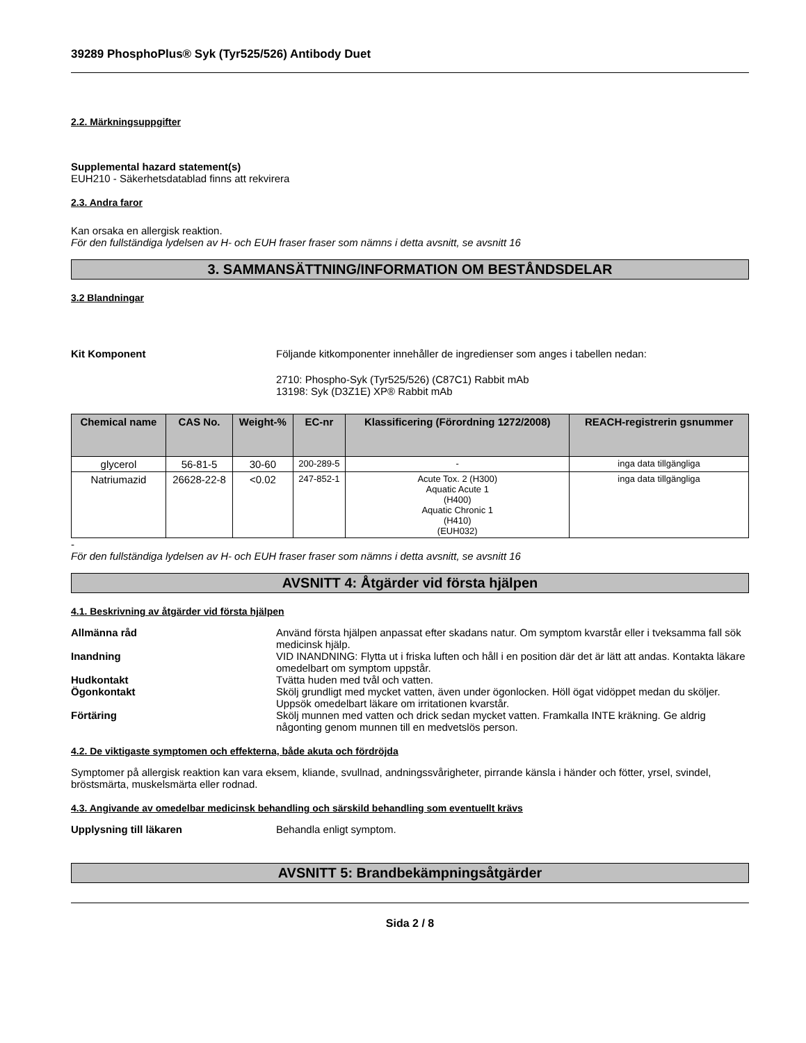39289 PhosphoPlus® Syk (Tyr525/526) Antibody Duet
2.2. Märkningsuppgifter
Supplemental hazard statement(s)
EUH210 - Säkerhetsdatablad finns att rekvirera
2.3. Andra faror
Kan orsaka en allergisk reaktion.
För den fullständiga lydelsen av H- och EUH fraser fraser som nämns i detta avsnitt, se avsnitt 16
3. SAMMANSÄTTNING/INFORMATION OM BESTÅNDSDELAR
3.2 Blandningar
Kit Komponent Följande kitkomponenter innehåller de ingredienser som anges i tabellen nedan:
2710: Phospho-Syk (Tyr525/526) (C87C1) Rabbit mAb
13198: Syk (D3Z1E) XP® Rabbit mAb
| Chemical name | CAS No. | Weight-% | EC-nr | Klassificering (Förordning 1272/2008) | REACH-registrerin gsnummer |
| --- | --- | --- | --- | --- | --- |
| glycerol | 56-81-5 | 30-60 | 200-289-5 | - | inga data tillgängliga |
| Natriumazid | 26628-22-8 | <0.02 | 247-852-1 | Acute Tox. 2 (H300) Aquatic Acute 1 (H400) Aquatic Chronic 1 (H410) (EUH032) | inga data tillgängliga |
-
För den fullständiga lydelsen av H- och EUH fraser fraser som nämns i detta avsnitt, se avsnitt 16
AVSNITT 4: Åtgärder vid första hjälpen
4.1. Beskrivning av åtgärder vid första hjälpen
Allmänna råd Använd första hjälpen anpassat efter skadans natur. Om symptom kvarstår eller i tveksamma fall sök medicinsk hjälp.
Inandning VID INANDNING: Flytta ut i friska luften och håll i en position där det är lätt att andas. Kontakta läkare omedelbart om symptom uppstår.
Hudkontakt Tvätta huden med tvål och vatten.
Ögonkontakt Skölj grundligt med mycket vatten, även under ögonlocken. Höll ögat vidöppet medan du sköljer. Uppsök omedelbart läkare om irritationen kvarstår.
Förtäring Skölj munnen med vatten och drick sedan mycket vatten. Framkalla INTE kräkning. Ge aldrig någonting genom munnen till en medvetslös person.
4.2. De viktigaste symptomen och effekterna, både akuta och fördröjda
Symptomer på allergisk reaktion kan vara eksem, kliande, svullnad, andningssvårigheter, pirrande känsla i händer och fötter, yrsel, svindel, bröstsmärta, muskelsmärta eller rodnad.
4.3. Angivande av omedelbar medicinsk behandling och särskild behandling som eventuellt krävs
Upplysning till läkaren Behandla enligt symptom.
AVSNITT 5: Brandbekämpningsåtgärder
Sida 2 / 8